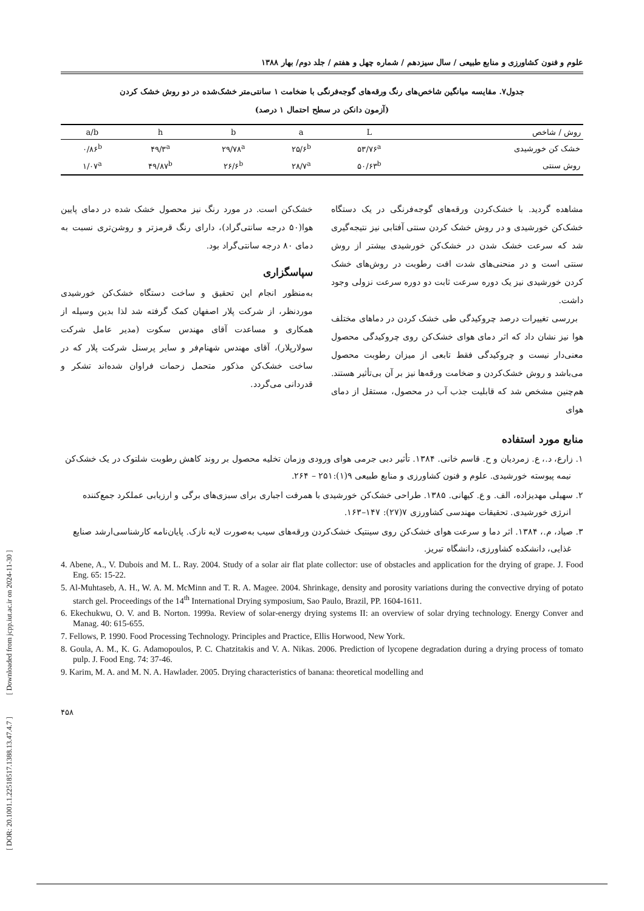[ DOR: 20.1001.1.22518517.1388.13.47.4.7 ] [ Downloaded from jcpp.iut.ac.ir on 2024-11-30 ]
علوم و فنون کشاورزی و منابع طبیعی / سال سیزدهم / شماره چهل و هفتم / جلد دوم/ بهار ۱۳۸۸
جدول۷. مقایسه میانگین شاخص‌های رنگ ورقه‌های گوجه‌فرنگی با ضخامت ۱ سانتی‌متر خشک‌شده در دو روش خشک کردن
(آزمون دانکن در سطح احتمال ۱ درصد)
| روش / شاخص | L | a | b | h | a/b |
| --- | --- | --- | --- | --- | --- |
| خشک کن خورشیدی | ۵۳/۷۶<sup>a</sup> | ۲۵/۶<sup>b</sup> | ۲۹/۷۸<sup>a</sup> | ۴۹/۳<sup>a</sup> | ۰/۸۶<sup>b</sup> |
| روش سنتی | ۵۰/۶۳<sup>b</sup> | ۲۸/۷<sup>a</sup> | ۲۶/۶<sup>b</sup> | ۴۹/۸۷<sup>b</sup> | ۱/۰۷<sup>a</sup> |
مشاهده گردید. با خشک‌کردن ورقه‌های گوجه‌فرنگی در یک دستگاه خشک‌کن خورشیدی و در روش خشک کردن سنتی آفتابی نیز نتیجه‌گیری شد که سرعت خشک شدن در خشک‌کن خورشیدی بیشتر از روش سنتی است و در منحنی‌های شدت افت رطوبت در روش‌های خشک کردن خورشیدی نیز یک دوره سرعت ثابت دو دوره سرعت نزولی وجود داشت.
بررسی تغییرات درصد چروکیدگی طی خشک کردن در دماهای مختلف هوا نیز نشان داد که اثر دمای هوای خشک‌کن روی چروکیدگی محصول معنی‌دار نیست و چروکیدگی فقط تابعی از میزان رطوبت محصول می‌باشد و روش خشک‌کردن و ضخامت ورقه‌ها نیز بر آن بی‌تأثیر هستند. هم‌چنین مشخص شد که قابلیت جذب آب در محصول، مستقل از دمای هوای
خشک‌کن است. در مورد رنگ نیز محصول خشک شده در دمای پایین هوا(۵۰ درجه سانتی‌گراد)، دارای رنگ قرمزتر و روشن‌تری نسبت به دمای ۸۰ درجه سانتی‌گراد بود.
سپاسگزاری
به‌منظور انجام این تحقیق و ساخت دستگاه خشک‌کن خورشیدی موردنظر، از شرکت پلار اصفهان کمک گرفته شد لذا بدین وسیله از همکاری و مساعدت آقای مهندس سکوت (مدیر عامل شرکت سولارپلار)، آقای مهندس شهنام‌فر و سایر پرسنل شرکت پلار که در ساخت خشک‌کن مذکور متحمل زحمات فراوان شده‌اند تشکر و قدردانی می‌گردد.
منابع مورد استفاده
۱. زارع، د.، ع. زمردیان و ح. قاسم خانی. ۱۳۸۴. تأثیر دبی جرمی هوای ورودی وزمان تخلیه محصول بر روند کاهش رطوبت شلتوک در یک خشک‌کن نیمه پیوسته خورشیدی. علوم و فنون کشاورزی و منابع طبیعی ۹(۱):۲۵۱ – ۲۶۴.
۲. سهیلی مهدیزاده، الف. و ع. کیهانی. ۱۳۸۵. طراحی خشک‌کن خورشیدی با همرفت اجباری برای سبزی‌های برگی و ارزیابی عملکرد جمع‌کننده انرژی خورشیدی. تحقیقات مهندسی کشاورزی ۷(۲۷): ۱۴۷–۱۶۳.
۳. صیاد، م.، ۱۳۸۴. اثر دما و سرعت هوای خشک‌کن روی سینتیک خشک‌کردن ورقه‌های سیب به‌صورت لایه نازک. پایان‌نامه کارشناسی‌ارشد صنایع غذایی، دانشکده کشاورزی، دانشگاه تبریز.
4. Abene, A., V. Dubois and M. L. Ray. 2004. Study of a solar air flat plate collector: use of obstacles and application for the drying of grape. J. Food Eng. 65: 15-22.
5. Al-Muhtaseb, A. H., W. A. M. McMinn and T. R. A. Magee. 2004. Shrinkage, density and porosity variations during the convective drying of potato starch gel. Proceedings of the 14<sup>th</sup> International Drying symposium, Sao Paulo, Brazil, PP. 1604-1611.
6. Ekechukwu, O. V. and B. Norton. 1999a. Review of solar-energy drying systems II: an overview of solar drying technology. Energy Conver and Manag. 40: 615-655.
7. Fellows, P. 1990. Food Processing Technology. Principles and Practice, Ellis Horwood, New York.
8. Goula, A. M., K. G. Adamopoulos, P. C. Chatzitakis and V. A. Nikas. 2006. Prediction of lycopene degradation during a drying process of tomato pulp. J. Food Eng. 74: 37-46.
9. Karim, M. A. and M. N. A. Hawlader. 2005. Drying characteristics of banana: theoretical modelling and
۴۵۸